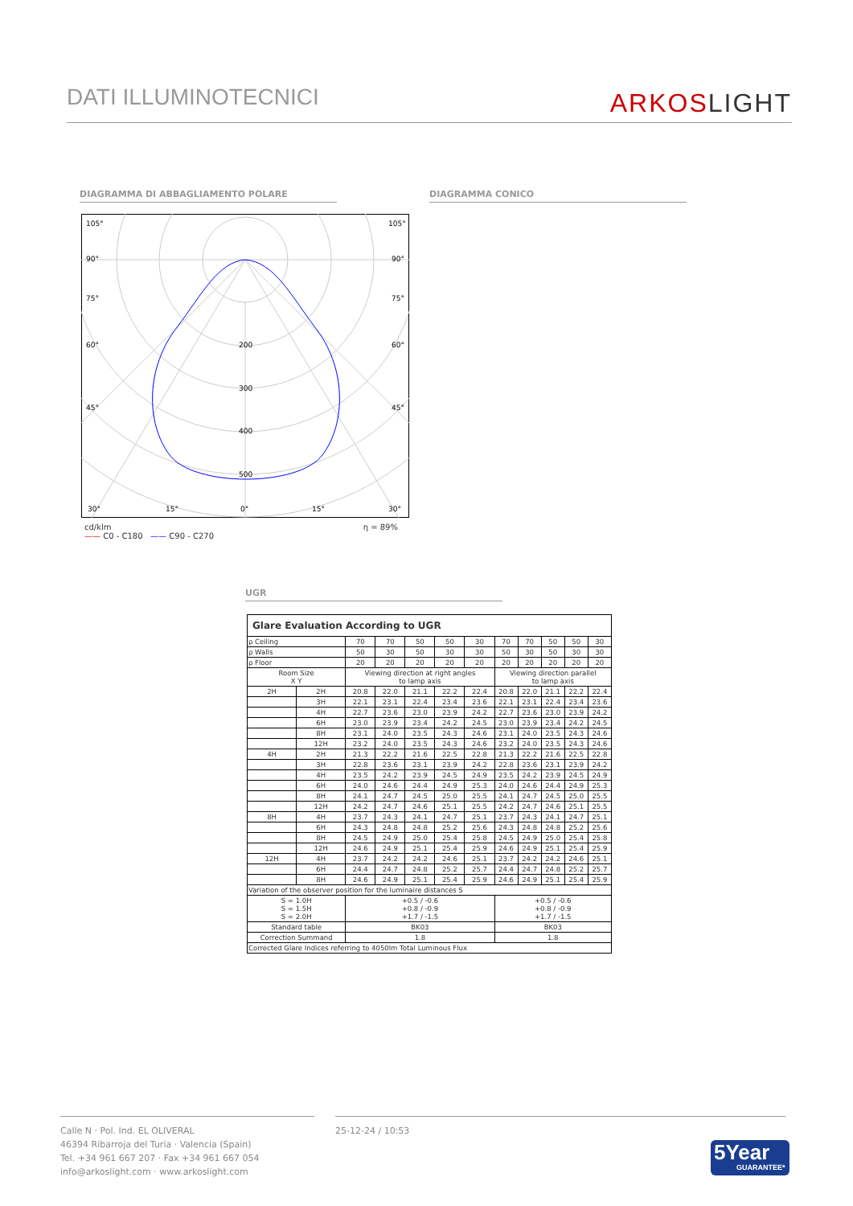DATI ILLUMINOTECNICI ARKOSLIGHT
DIAGRAMMA DI ABBAGLIAMENTO POLARE DIAGRAMMA CONICO
105°
105°
90°
90°
75°
75°
60°
60°
45°
45°
200
300
400
500
30°
15°
0°
15°
30°
cd/klm η = 89%
—— C0 - C180 —— C90 - C270
UGR
| Glare Evaluation According to UGR | | | | | | | | | | | |
| --- | --- | --- | --- | --- | --- | --- | --- | --- | --- | --- | --- |
| ρ Ceiling | | 70 | 70 | 50 | 50 | 30 | 70 | 70 | 50 | 50 | 30 |
| ρ Walls | | 50 | 30 | 50 | 30 | 30 | 50 | 30 | 50 | 30 | 30 |
| ρ Floor | | 20 | 20 | 20 | 20 | 20 | 20 | 20 | 20 | 20 | 20 |
| Room Size X Y | | Viewing direction at right angles to lamp axis | | | | | Viewing direction parallel to lamp axis | | | | |
| 2H | 2H | 20.8 | 22.0 | 21.1 | 22.2 | 22.4 | 20.8 | 22.0 | 21.1 | 22.2 | 22.4 |
| | 3H | 22.1 | 23.1 | 22.4 | 23.4 | 23.6 | 22.1 | 23.1 | 22.4 | 23.4 | 23.6 |
| | 4H | 22.7 | 23.6 | 23.0 | 23.9 | 24.2 | 22.7 | 23.6 | 23.0 | 23.9 | 24.2 |
| | 6H | 23.0 | 23.9 | 23.4 | 24.2 | 24.5 | 23.0 | 23.9 | 23.4 | 24.2 | 24.5 |
| | 8H | 23.1 | 24.0 | 23.5 | 24.3 | 24.6 | 23.1 | 24.0 | 23.5 | 24.3 | 24.6 |
| | 12H | 23.2 | 24.0 | 23.5 | 24.3 | 24.6 | 23.2 | 24.0 | 23.5 | 24.3 | 24.6 |
| 4H | 2H | 21.3 | 22.2 | 21.6 | 22.5 | 22.8 | 21.3 | 22.2 | 21.6 | 22.5 | 22.8 |
| | 3H | 22.8 | 23.6 | 23.1 | 23.9 | 24.2 | 22.8 | 23.6 | 23.1 | 23.9 | 24.2 |
| | 4H | 23.5 | 24.2 | 23.9 | 24.5 | 24.9 | 23.5 | 24.2 | 23.9 | 24.5 | 24.9 |
| | 6H | 24.0 | 24.6 | 24.4 | 24.9 | 25.3 | 24.0 | 24.6 | 24.4 | 24.9 | 25.3 |
| | 8H | 24.1 | 24.7 | 24.5 | 25.0 | 25.5 | 24.1 | 24.7 | 24.5 | 25.0 | 25.5 |
| | 12H | 24.2 | 24.7 | 24.6 | 25.1 | 25.5 | 24.2 | 24.7 | 24.6 | 25.1 | 25.5 |
| 8H | 4H | 23.7 | 24.3 | 24.1 | 24.7 | 25.1 | 23.7 | 24.3 | 24.1 | 24.7 | 25.1 |
| | 6H | 24.3 | 24.8 | 24.8 | 25.2 | 25.6 | 24.3 | 24.8 | 24.8 | 25.2 | 25.6 |
| | 8H | 24.5 | 24.9 | 25.0 | 25.4 | 25.8 | 24.5 | 24.9 | 25.0 | 25.4 | 25.8 |
| | 12H | 24.6 | 24.9 | 25.1 | 25.4 | 25.9 | 24.6 | 24.9 | 25.1 | 25.4 | 25.9 |
| 12H | 4H | 23.7 | 24.2 | 24.2 | 24.6 | 25.1 | 23.7 | 24.2 | 24.2 | 24.6 | 25.1 |
| | 6H | 24.4 | 24.7 | 24.8 | 25.2 | 25.7 | 24.4 | 24.7 | 24.8 | 25.2 | 25.7 |
| | 8H | 24.6 | 24.9 | 25.1 | 25.4 | 25.9 | 24.6 | 24.9 | 25.1 | 25.4 | 25.9 |
| Variation of the observer position for the luminaire distances S | | | | | | | | | | | |
| S = 1.0H S = 1.5H S = 2.0H | | +0.5 / -0.6 +0.8 / -0.9 +1.7 / -1.5 | | | | | +0.5 / -0.6 +0.8 / -0.9 +1.7 / -1.5 | | | | |
| Standard table | | BK03 | | | | | BK03 | | | | |
| Correction Summand | | 1.8 | | | | | 1.8 | | | | |
| Corrected Glare Indices referring to 4050lm Total Luminous Flux | | | | | | | | | | | |
Calle N · Pol. Ind. EL OLIVERAL
46394 Ribarroja del Turia · Valencia (Spain)
Tel. +34 961 667 207 · Fax +34 961 667 054
info@arkoslight.com · www.arkoslight.com
25-12-24 / 10:53
5Year
GUARANTEE*